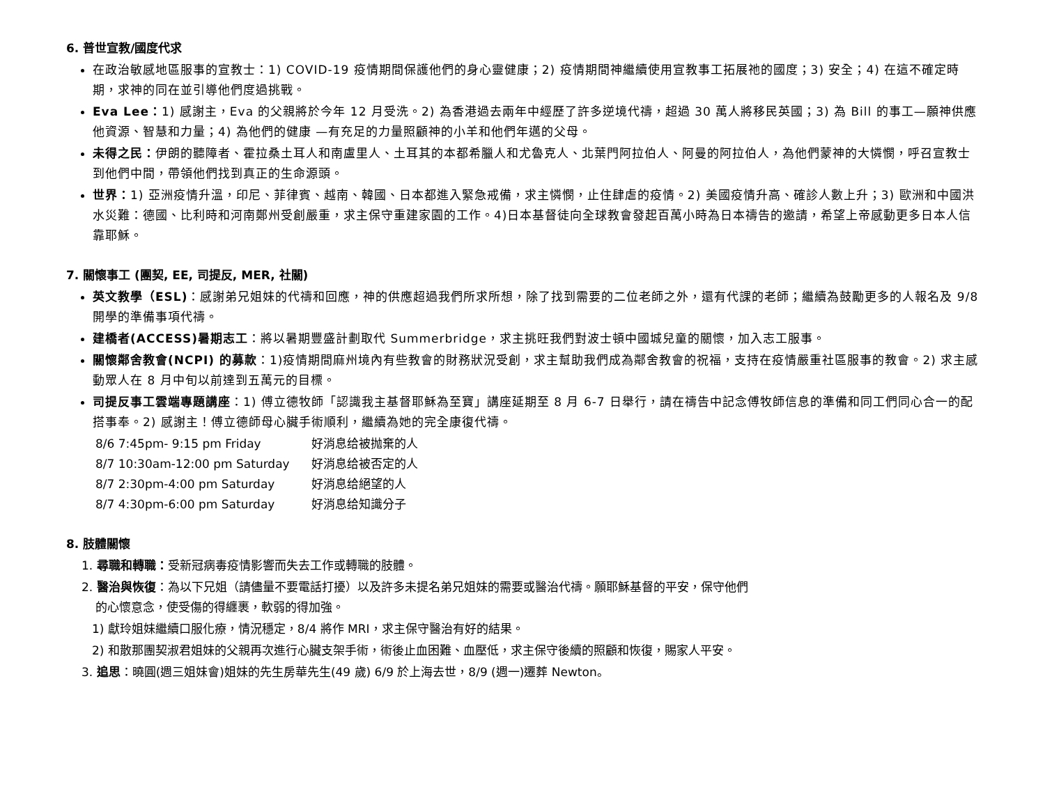6. 普世宣教/國度代求
在政治敏感地區服事的宣教士：1) COVID-19 疫情期間保護他們的身心靈健康；2) 疫情期間神繼續使用宣教事工拓展祂的國度；3) 安全；4) 在這不確定時期，求神的同在並引導他們度過挑戰。
Eva Lee：1) 感謝主，Eva 的父親將於今年 12 月受洗。2) 為香港過去兩年中經歷了許多逆境代禱，超過 30 萬人將移民英國；3) 為 Bill 的事工—願神供應他資源、智慧和力量；4) 為他們的健康 —有充足的力量照顧神的小羊和他們年邁的父母。
未得之民：伊朗的聽障者、霍拉桑土耳人和南盧里人、土耳其的本都希臘人和尤魯克人、北葉門阿拉伯人、阿曼的阿拉伯人，為他們蒙神的大憐憫，呼召宣教士到他們中間，帶領他們找到真正的生命源頭。
世界：1) 亞洲疫情升溫，印尼、菲律賓、越南、韓國、日本都進入緊急戒備，求主憐憫，止住肆虐的疫情。2) 美國疫情升高、確診人數上升；3) 歐洲和中國洪水災難：德國、比利時和河南鄭州受創嚴重，求主保守重建家園的工作。4)日本基督徒向全球教會發起百萬小時為日本禱告的邀請，希望上帝感動更多日本人信靠耶穌。
7. 關懷事工 (團契, EE, 司提反, MER, 社關)
英文教學（ESL)：感謝弟兄姐妹的代禱和回應，神的供應超過我們所求所想，除了找到需要的二位老師之外，還有代課的老師；繼續為鼓勵更多的人報名及 9/8 開學的準備事項代禱。
建橋者(ACCESS)暑期志工：將以暑期豐盛計劃取代 Summerbridge，求主挑旺我們對波士頓中國城兒童的關懷，加入志工服事。
關懷鄰舍教會(NCPI) 的募款：1)疫情期間麻州境內有些教會的財務狀況受創，求主幫助我們成為鄰舍教會的祝福，支持在疫情嚴重社區服事的教會。2) 求主感動眾人在 8 月中旬以前達到五萬元的目標。
司提反事工雲端專題講座：1) 傅立德牧師「認識我主基督耶穌為至寶」講座延期至 8 月 6-7 日舉行，請在禱告中記念傅牧師信息的準備和同工們同心合一的配搭事奉。2) 感謝主！傅立德師母心臟手術順利，繼續為她的完全康復代禱。
8/6 7:45pm- 9:15 pm Friday 好消息给被抛棄的人
8/7 10:30am-12:00 pm Saturday 好消息给被否定的人
8/7 2:30pm-4:00 pm Saturday 好消息给絕望的人
8/7 4:30pm-6:00 pm Saturday 好消息给知識分子
8. 肢體關懷
1. 尋職和轉職：受新冠病毒疫情影響而失去工作或轉職的肢體。
2. 醫治與恢復：為以下兄姐（請儘量不要電話打擾）以及許多未提名弟兄姐妹的需要或醫治代禱。願耶穌基督的平安，保守他們
的心懷意念，使受傷的得纏裹，軟弱的得加強。
1) 獻玲姐妹繼續口服化療，情況穩定，8/4 將作 MRI，求主保守醫治有好的結果。
2) 和散那團契淑君姐妹的父親再次進行心臟支架手術，術後止血困難、血壓低，求主保守後續的照顧和恢復，賜家人平安。
3. 追思：曉圓(週三姐妹會)姐妹的先生房華先生(49 歲) 6/9 於上海去世，8/9 (週一)遷葬 Newton。